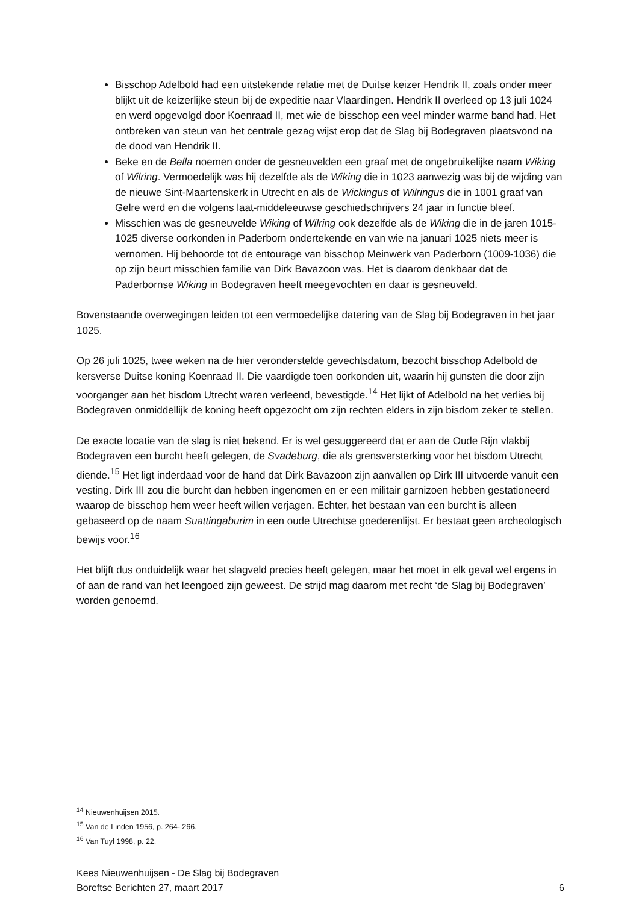Bisschop Adelbold had een uitstekende relatie met de Duitse keizer Hendrik II, zoals onder meer blijkt uit de keizerlijke steun bij de expeditie naar Vlaardingen. Hendrik II overleed op 13 juli 1024 en werd opgevolgd door Koenraad II, met wie de bisschop een veel minder warme band had. Het ontbreken van steun van het centrale gezag wijst erop dat de Slag bij Bodegraven plaatsvond na de dood van Hendrik II.
Beke en de Bella noemen onder de gesneuvelden een graaf met de ongebruikelijke naam Wiking of Wilring. Vermoedelijk was hij dezelfde als de Wiking die in 1023 aanwezig was bij de wijding van de nieuwe Sint-Maartenskerk in Utrecht en als de Wickingus of Wilringus die in 1001 graaf van Gelre werd en die volgens laat-middeleeuwse geschiedschrijvers 24 jaar in functie bleef.
Misschien was de gesneuvelde Wiking of Wilring ook dezelfde als de Wiking die in de jaren 1015-1025 diverse oorkonden in Paderborn ondertekende en van wie na januari 1025 niets meer is vernomen. Hij behoorde tot de entourage van bisschop Meinwerk van Paderborn (1009-1036) die op zijn beurt misschien familie van Dirk Bavazoon was. Het is daarom denkbaar dat de Paderbornse Wiking in Bodegraven heeft meegevochten en daar is gesneuveld.
Bovenstaande overwegingen leiden tot een vermoedelijke datering van de Slag bij Bodegraven in het jaar 1025.
Op 26 juli 1025, twee weken na de hier veronderstelde gevechtsdatum, bezocht bisschop Adelbold de kersverse Duitse koning Koenraad II. Die vaardigde toen oorkonden uit, waarin hij gunsten die door zijn voorganger aan het bisdom Utrecht waren verleend, bevestigde.<sup>14</sup> Het lijkt of Adelbold na het verlies bij Bodegraven onmiddellijk de koning heeft opgezocht om zijn rechten elders in zijn bisdom zeker te stellen.
De exacte locatie van de slag is niet bekend. Er is wel gesuggereerd dat er aan de Oude Rijn vlakbij Bodegraven een burcht heeft gelegen, de Svadeburg, die als grensversterking voor het bisdom Utrecht diende.<sup>15</sup> Het ligt inderdaad voor de hand dat Dirk Bavazoon zijn aanvallen op Dirk III uitvoerde vanuit een vesting. Dirk III zou die burcht dan hebben ingenomen en er een militair garnizoen hebben gestationeerd waarop de bisschop hem weer heeft willen verjagen. Echter, het bestaan van een burcht is alleen gebaseerd op de naam Suattingaburim in een oude Utrechtse goederenlijst. Er bestaat geen archeologisch bewijs voor.<sup>16</sup>
Het blijft dus onduidelijk waar het slagveld precies heeft gelegen, maar het moet in elk geval wel ergens in of aan de rand van het leengoed zijn geweest. De strijd mag daarom met recht ‘de Slag bij Bodegraven’ worden genoemd.
<sup>14</sup> Nieuwenhuijsen 2015.
<sup>15</sup> Van de Linden 1956, p. 264- 266.
<sup>16</sup> Van Tuyl 1998, p. 22.
Kees Nieuwenhuijsen - De Slag bij Bodegraven
Boreftse Berichten 27, maart 2017 6